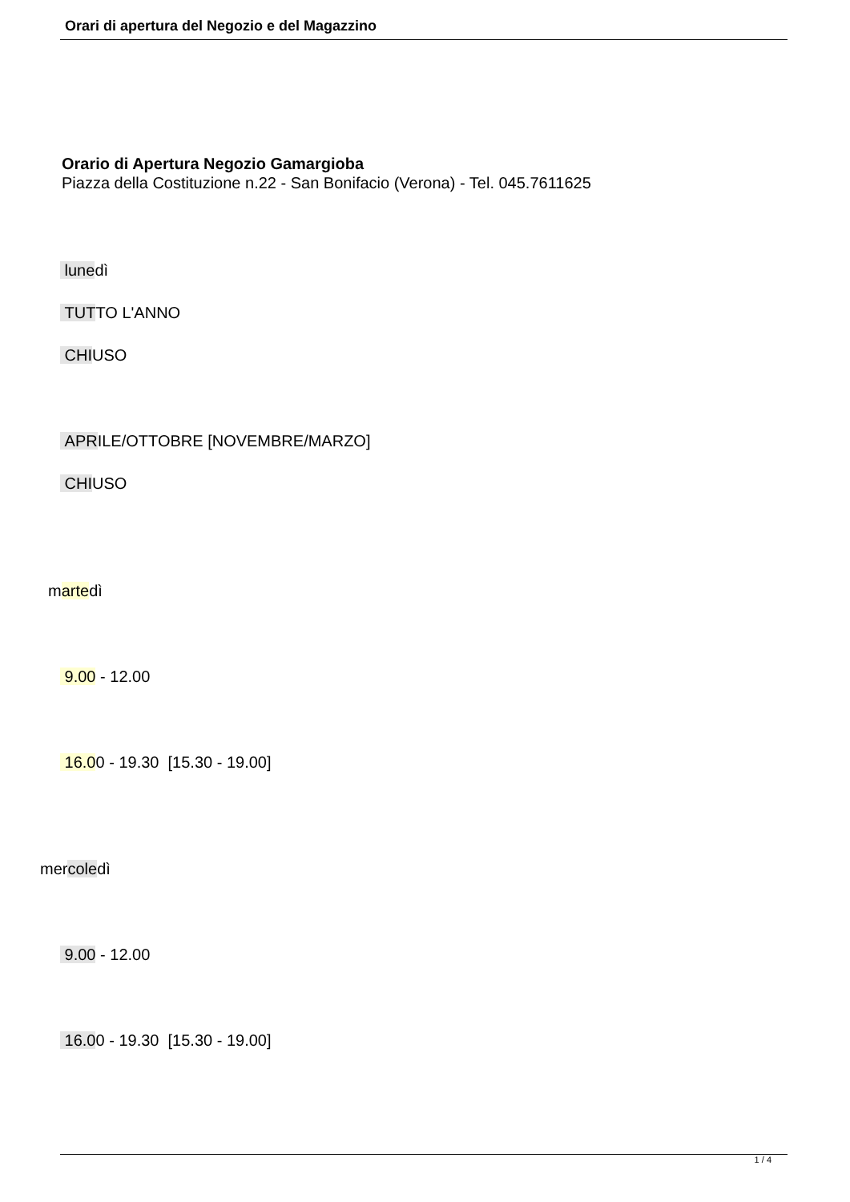Orari di apertura del Negozio e del Magazzino
Orario di Apertura Negozio Gamargioba
Piazza della Costituzione n.22 - San Bonifacio (Verona) - Tel. 045.7611625
lunedì
TUTTO L'ANNO
CHIUSO
APRILE/OTTOBRE [NOVEMBRE/MARZO]
CHIUSO
martedì
9.00 - 12.00
16.00 - 19.30 [15.30 - 19.00]
mercoledì
9.00 - 12.00
16.00 - 19.30 [15.30 - 19.00]
1 / 4